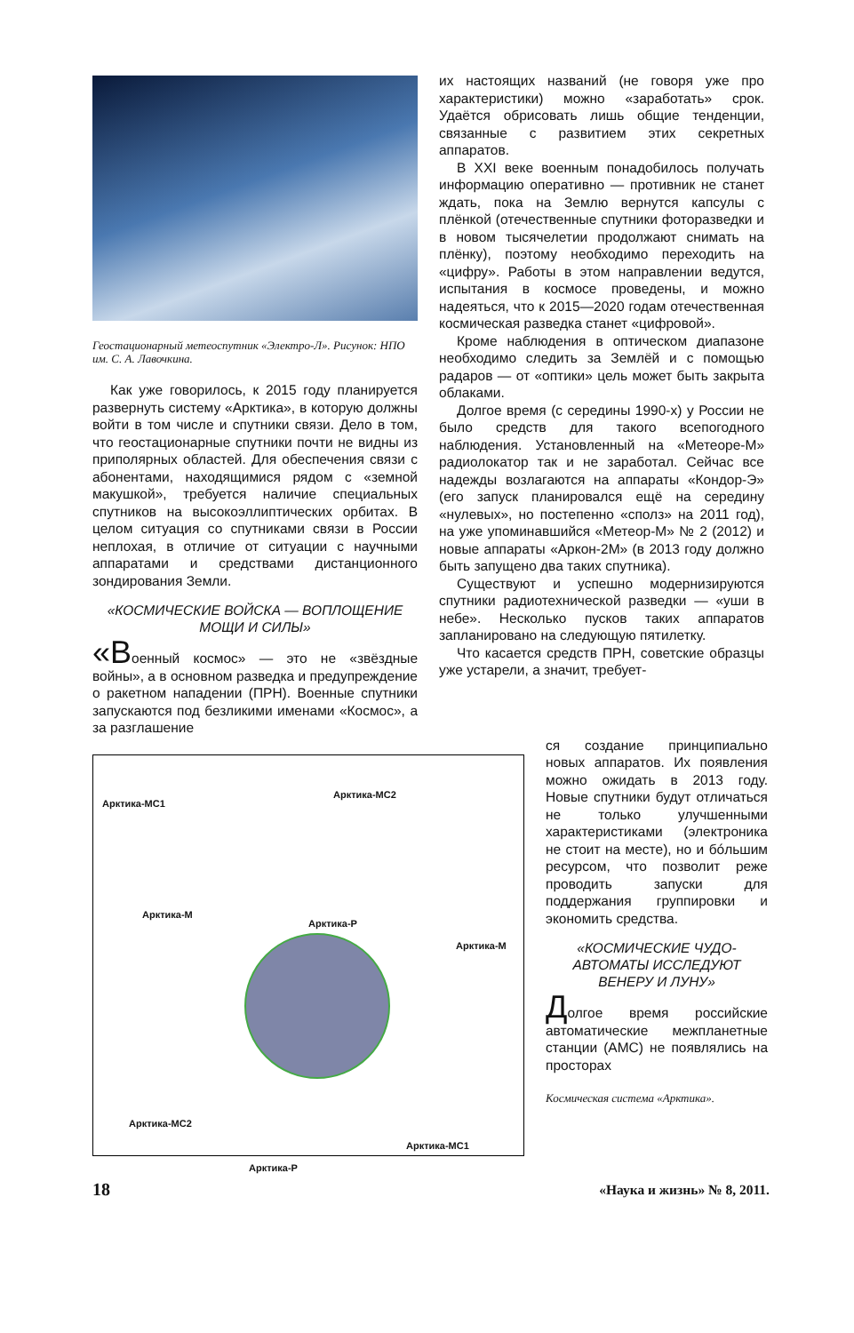Геостационарный метеоспутник «Электро-Л». Рисунок: НПО им. С. А. Лавочкина.
Как уже говорилось, к 2015 году планируется развернуть систему «Арктика», в которую должны войти в том числе и спутники связи. Дело в том, что геостационарные спутники почти не видны из приполярных областей. Для обеспечения связи с абонентами, находящимися рядом с «земной макушкой», требуется наличие специальных спутников на высокоэллиптических орбитах. В целом ситуация со спутниками связи в России неплохая, в отличие от ситуации с научными аппаратами и средствами дистанционного зондирования Земли.
«КОСМИЧЕСКИЕ ВОЙСКА — ВОПЛОЩЕНИЕ МОЩИ И СИЛЫ»
«Военный космос» — это не «звёздные войны», а в основном разведка и предупреждение о ракетном нападении (ПРН). Военные спутники запускаются под безликими именами «Космос», а за разглашение
их настоящих названий (не говоря уже про характеристики) можно «заработать» срок. Удаётся обрисовать лишь общие тенденции, связанные с развитием этих секретных аппаратов.
В XXI веке военным понадобилось получать информацию оперативно — противник не станет ждать, пока на Землю вернутся капсулы с плёнкой (отечественные спутники фоторазведки и в новом тысячелетии продолжают снимать на плёнку), поэтому необходимо переходить на «цифру». Работы в этом направлении ведутся, испытания в космосе проведены, и можно надеяться, что к 2015—2020 годам отечественная космическая разведка станет «цифровой».
Кроме наблюдения в оптическом диапазоне необходимо следить за Землёй и с помощью радаров — от «оптики» цель может быть закрыта облаками.
Долгое время (с середины 1990-х) у России не было средств для такого всепогодного наблюдения. Установленный на «Метеоре-М» радиолокатор так и не заработал. Сейчас все надежды возлагаются на аппараты «Кондор-Э» (его запуск планировался ещё на середину «нулевых», но постепенно «сполз» на 2011 год), на уже упоминавшийся «Метеор-М» № 2 (2012) и новые аппараты «Аркон-2М» (в 2013 году должно быть запущено два таких спутника).
Существуют и успешно модернизируются спутники радиотехнической разведки — «уши в небе». Несколько пусков таких аппаратов запланировано на следующую пятилетку.
Что касается средств ПРН, советские образцы уже устарели, а значит, требует-
Арктика-МС1
Арктика-МС2
Арктика-М
Арктика-Р
Арктика-М
Арктика-МС2
Арктика-МС1
Арктика-Р
ся создание принципиально новых аппаратов. Их появления можно ожидать в 2013 году. Новые спутники будут отличаться не только улучшенными характеристиками (электроника не стоит на месте), но и бóльшим ресурсом, что позволит реже проводить запуски для поддержания группировки и экономить средства.
«КОСМИЧЕСКИЕ ЧУДО-АВТОМАТЫ ИССЛЕДУЮТ ВЕНЕРУ И ЛУНУ»
Долгое время российские автоматические межпланетные станции (АМС) не появлялись на просторах
Космическая система «Арктика».
18 «Наука и жизнь» № 8, 2011.